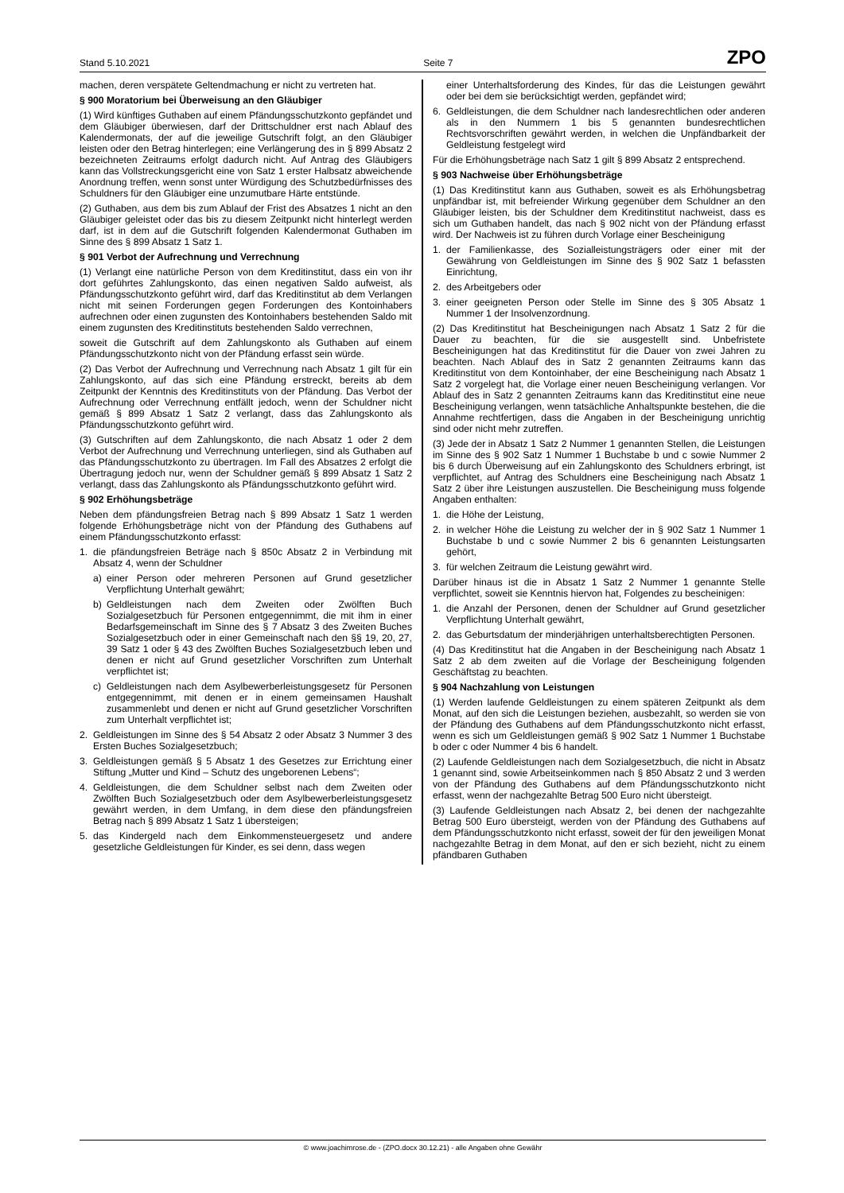Stand 5.10.2021 Seite 7 ZPO
machen, deren verspätete Geltendmachung er nicht zu vertreten hat.
§ 900 Moratorium bei Überweisung an den Gläubiger
(1) Wird künftiges Guthaben auf einem Pfändungsschutzkonto gepfändet und dem Gläubiger überwiesen, darf der Drittschuldner erst nach Ablauf des Kalendermonats, der auf die jeweilige Gutschrift folgt, an den Gläubiger leisten oder den Betrag hinterlegen; eine Verlängerung des in § 899 Absatz 2 bezeichneten Zeitraums erfolgt dadurch nicht. Auf Antrag des Gläubigers kann das Vollstreckungsgericht eine von Satz 1 erster Halbsatz abweichende Anordnung treffen, wenn sonst unter Würdigung des Schutzbedürfnisses des Schuldners für den Gläubiger eine unzumutbare Härte entstünde.
(2) Guthaben, aus dem bis zum Ablauf der Frist des Absatzes 1 nicht an den Gläubiger geleistet oder das bis zu diesem Zeitpunkt nicht hinterlegt werden darf, ist in dem auf die Gutschrift folgenden Kalendermonat Guthaben im Sinne des § 899 Absatz 1 Satz 1.
§ 901 Verbot der Aufrechnung und Verrechnung
(1) Verlangt eine natürliche Person von dem Kreditinstitut, dass ein von ihr dort geführtes Zahlungskonto, das einen negativen Saldo aufweist, als Pfändungsschutzkonto geführt wird, darf das Kreditinstitut ab dem Verlangen nicht mit seinen Forderungen gegen Forderungen des Kontoinhabers aufrechnen oder einen zugunsten des Kontoinhabers bestehenden Saldo mit einem zugunsten des Kreditinstituts bestehenden Saldo verrechnen,
soweit die Gutschrift auf dem Zahlungskonto als Guthaben auf einem Pfändungsschutzkonto nicht von der Pfändung erfasst sein würde.
(2) Das Verbot der Aufrechnung und Verrechnung nach Absatz 1 gilt für ein Zahlungskonto, auf das sich eine Pfändung erstreckt, bereits ab dem Zeitpunkt der Kenntnis des Kreditinstituts von der Pfändung. Das Verbot der Aufrechnung oder Verrechnung entfällt jedoch, wenn der Schuldner nicht gemäß § 899 Absatz 1 Satz 2 verlangt, dass das Zahlungskonto als Pfändungsschutzkonto geführt wird.
(3) Gutschriften auf dem Zahlungskonto, die nach Absatz 1 oder 2 dem Verbot der Aufrechnung und Verrechnung unterliegen, sind als Guthaben auf das Pfändungsschutzkonto zu übertragen. Im Fall des Absatzes 2 erfolgt die Übertragung jedoch nur, wenn der Schuldner gemäß § 899 Absatz 1 Satz 2 verlangt, dass das Zahlungskonto als Pfändungsschutzkonto geführt wird.
§ 902 Erhöhungsbeträge
Neben dem pfändungsfreien Betrag nach § 899 Absatz 1 Satz 1 werden folgende Erhöhungsbeträge nicht von der Pfändung des Guthabens auf einem Pfändungsschutzkonto erfasst:
1. die pfändungsfreien Beträge nach § 850c Absatz 2 in Verbindung mit Absatz 4, wenn der Schuldner
a) einer Person oder mehreren Personen auf Grund gesetzlicher Verpflichtung Unterhalt gewährt;
b) Geldleistungen nach dem Zweiten oder Zwölften Buch Sozialgesetzbuch für Personen entgegennimmt, die mit ihm in einer Bedarfsgemeinschaft im Sinne des § 7 Absatz 3 des Zweiten Buches Sozialgesetzbuch oder in einer Gemeinschaft nach den §§ 19, 20, 27, 39 Satz 1 oder § 43 des Zwölften Buches Sozialgesetzbuch leben und denen er nicht auf Grund gesetzlicher Vorschriften zum Unterhalt verpflichtet ist;
c) Geldleistungen nach dem Asylbewerberleistungsgesetz für Personen entgegennimmt, mit denen er in einem gemeinsamen Haushalt zusammenlebt und denen er nicht auf Grund gesetzlicher Vorschriften zum Unterhalt verpflichtet ist;
2. Geldleistungen im Sinne des § 54 Absatz 2 oder Absatz 3 Nummer 3 des Ersten Buches Sozialgesetzbuch;
3. Geldleistungen gemäß § 5 Absatz 1 des Gesetzes zur Errichtung einer Stiftung „Mutter und Kind – Schutz des ungeborenen Lebens“;
4. Geldleistungen, die dem Schuldner selbst nach dem Zweiten oder Zwölften Buch Sozialgesetzbuch oder dem Asylbewerberleistungsgesetz gewährt werden, in dem Umfang, in dem diese den pfändungsfreien Betrag nach § 899 Absatz 1 Satz 1 übersteigen;
5. das Kindergeld nach dem Einkommensteuergesetz und andere gesetzliche Geldleistungen für Kinder, es sei denn, dass wegen
einer Unterhaltsforderung des Kindes, für das die Leistungen gewährt oder bei dem sie berücksichtigt werden, gepfändet wird;
6. Geldleistungen, die dem Schuldner nach landesrechtlichen oder anderen als in den Nummern 1 bis 5 genannten bundesrechtlichen Rechtsvorschriften gewährt werden, in welchen die Unpfändbarkeit der Geldleistung festgelegt wird
Für die Erhöhungsbeträge nach Satz 1 gilt § 899 Absatz 2 entsprechend.
§ 903 Nachweise über Erhöhungsbeträge
(1) Das Kreditinstitut kann aus Guthaben, soweit es als Erhöhungsbetrag unpfändbar ist, mit befreiender Wirkung gegenüber dem Schuldner an den Gläubiger leisten, bis der Schuldner dem Kreditinstitut nachweist, dass es sich um Guthaben handelt, das nach § 902 nicht von der Pfändung erfasst wird. Der Nachweis ist zu führen durch Vorlage einer Bescheinigung
1. der Familienkasse, des Sozialleistungsträgers oder einer mit der Gewährung von Geldleistungen im Sinne des § 902 Satz 1 befassten Einrichtung,
2. des Arbeitgebers oder
3. einer geeigneten Person oder Stelle im Sinne des § 305 Absatz 1 Nummer 1 der Insolvenzordnung.
(2) Das Kreditinstitut hat Bescheinigungen nach Absatz 1 Satz 2 für die Dauer zu beachten, für die sie ausgestellt sind. Unbefristete Bescheinigungen hat das Kreditinstitut für die Dauer von zwei Jahren zu beachten. Nach Ablauf des in Satz 2 genannten Zeitraums kann das Kreditinstitut von dem Kontoinhaber, der eine Bescheinigung nach Absatz 1 Satz 2 vorgelegt hat, die Vorlage einer neuen Bescheinigung verlangen. Vor Ablauf des in Satz 2 genannten Zeitraums kann das Kreditinstitut eine neue Bescheinigung verlangen, wenn tatsächliche Anhaltspunkte bestehen, die die Annahme rechtfertigen, dass die Angaben in der Bescheinigung unrichtig sind oder nicht mehr zutreffen.
(3) Jede der in Absatz 1 Satz 2 Nummer 1 genannten Stellen, die Leistungen im Sinne des § 902 Satz 1 Nummer 1 Buchstabe b und c sowie Nummer 2 bis 6 durch Überweisung auf ein Zahlungskonto des Schuldners erbringt, ist verpflichtet, auf Antrag des Schuldners eine Bescheinigung nach Absatz 1 Satz 2 über ihre Leistungen auszustellen. Die Bescheinigung muss folgende Angaben enthalten:
1. die Höhe der Leistung,
2. in welcher Höhe die Leistung zu welcher der in § 902 Satz 1 Nummer 1 Buchstabe b und c sowie Nummer 2 bis 6 genannten Leistungsarten gehört,
3. für welchen Zeitraum die Leistung gewährt wird.
Darüber hinaus ist die in Absatz 1 Satz 2 Nummer 1 genannte Stelle verpflichtet, soweit sie Kenntnis hiervon hat, Folgendes zu bescheinigen:
1. die Anzahl der Personen, denen der Schuldner auf Grund gesetzlicher Verpflichtung Unterhalt gewährt,
2. das Geburtsdatum der minderjährigen unterhaltsberechtigten Personen.
(4) Das Kreditinstitut hat die Angaben in der Bescheinigung nach Absatz 1 Satz 2 ab dem zweiten auf die Vorlage der Bescheinigung folgenden Geschäftstag zu beachten.
§ 904 Nachzahlung von Leistungen
(1) Werden laufende Geldleistungen zu einem späteren Zeitpunkt als dem Monat, auf den sich die Leistungen beziehen, ausbezahlt, so werden sie von der Pfändung des Guthabens auf dem Pfändungsschutzkonto nicht erfasst, wenn es sich um Geldleistungen gemäß § 902 Satz 1 Nummer 1 Buchstabe b oder c oder Nummer 4 bis 6 handelt.
(2) Laufende Geldleistungen nach dem Sozialgesetzbuch, die nicht in Absatz 1 genannt sind, sowie Arbeitseinkommen nach § 850 Absatz 2 und 3 werden von der Pfändung des Guthabens auf dem Pfändungsschutzkonto nicht erfasst, wenn der nachgezahlte Betrag 500 Euro nicht übersteigt.
(3) Laufende Geldleistungen nach Absatz 2, bei denen der nachgezahlte Betrag 500 Euro übersteigt, werden von der Pfändung des Guthabens auf dem Pfändungsschutzkonto nicht erfasst, soweit der für den jeweiligen Monat nachgezahlte Betrag in dem Monat, auf den er sich bezieht, nicht zu einem pfändbaren Guthaben
© www.joachimrose.de - (ZPO.docx 30.12.21) - alle Angaben ohne Gewähr